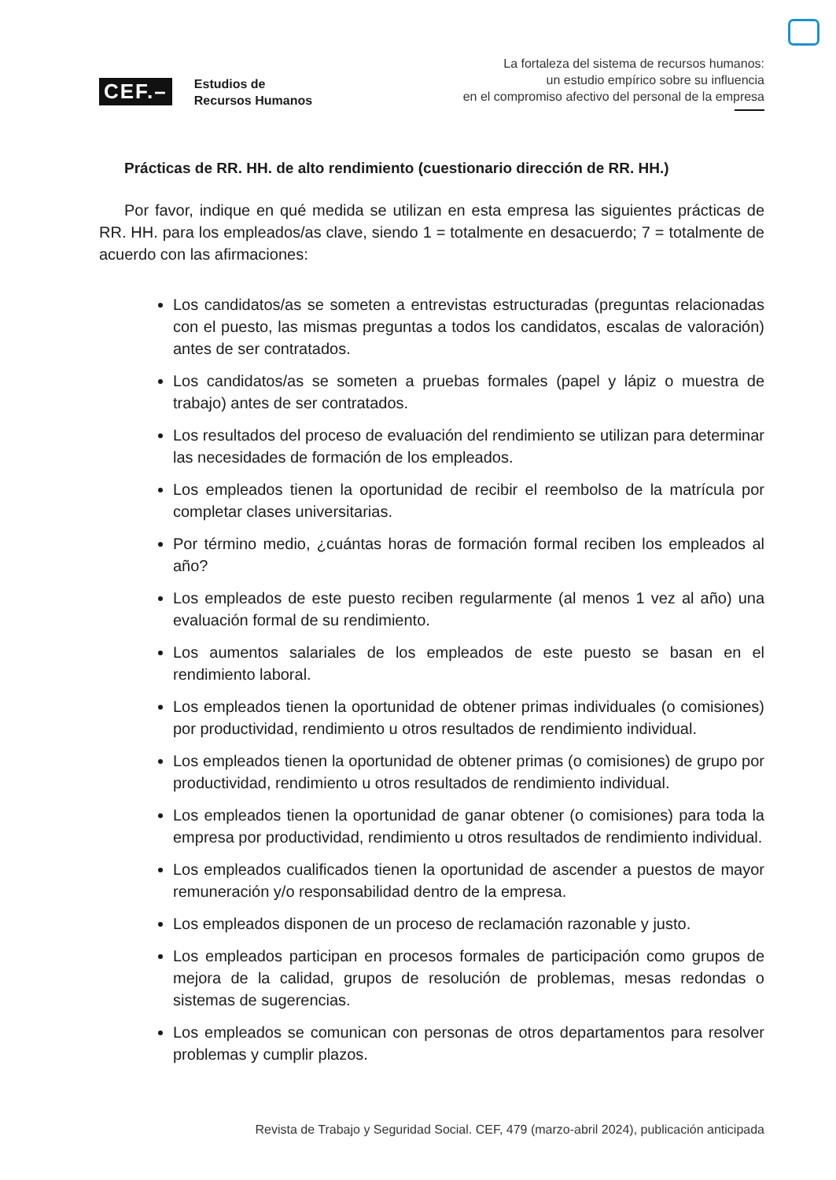CEF.–
Estudios de
Recursos Humanos
La fortaleza del sistema de recursos humanos:
un estudio empírico sobre su influencia
en el compromiso afectivo del personal de la empresa
Prácticas de RR. HH. de alto rendimiento (cuestionario dirección de RR. HH.)
Por favor, indique en qué medida se utilizan en esta empresa las siguientes prácticas de RR. HH. para los empleados/as clave, siendo 1 = totalmente en desacuerdo; 7 = totalmente de acuerdo con las afirmaciones:
Los candidatos/as se someten a entrevistas estructuradas (preguntas relacionadas con el puesto, las mismas preguntas a todos los candidatos, escalas de valoración) antes de ser contratados.
Los candidatos/as se someten a pruebas formales (papel y lápiz o muestra de trabajo) antes de ser contratados.
Los resultados del proceso de evaluación del rendimiento se utilizan para determinar las necesidades de formación de los empleados.
Los empleados tienen la oportunidad de recibir el reembolso de la matrícula por completar clases universitarias.
Por término medio, ¿cuántas horas de formación formal reciben los empleados al año?
Los empleados de este puesto reciben regularmente (al menos 1 vez al año) una evaluación formal de su rendimiento.
Los aumentos salariales de los empleados de este puesto se basan en el rendimiento laboral.
Los empleados tienen la oportunidad de obtener primas individuales (o comisiones) por productividad, rendimiento u otros resultados de rendimiento individual.
Los empleados tienen la oportunidad de obtener primas (o comisiones) de grupo por productividad, rendimiento u otros resultados de rendimiento individual.
Los empleados tienen la oportunidad de ganar obtener (o comisiones) para toda la empresa por productividad, rendimiento u otros resultados de rendimiento individual.
Los empleados cualificados tienen la oportunidad de ascender a puestos de mayor remuneración y/o responsabilidad dentro de la empresa.
Los empleados disponen de un proceso de reclamación razonable y justo.
Los empleados participan en procesos formales de participación como grupos de mejora de la calidad, grupos de resolución de problemas, mesas redondas o sistemas de sugerencias.
Los empleados se comunican con personas de otros departamentos para resolver problemas y cumplir plazos.
Revista de Trabajo y Seguridad Social. CEF, 479 (marzo-abril 2024), publicación anticipada